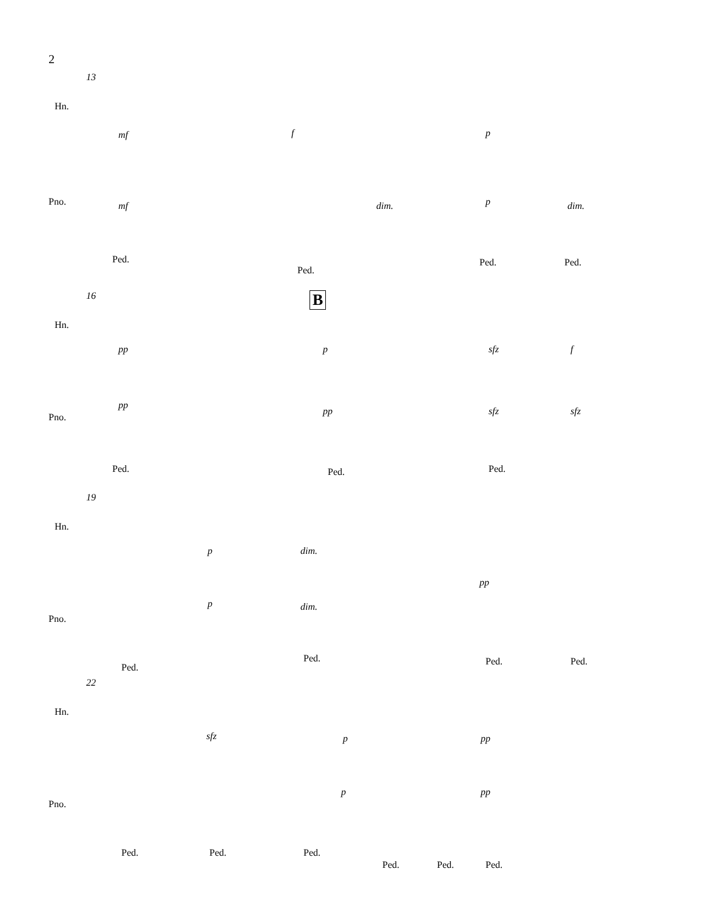2
13
Hn.
mf f p
Pno. mf dim. p dim.
Ped.
Ped.
Ped. Ped.
16 B
Hn.
pp p sfz f
Pno.
pp
pp sfz sfz
Ped. Ped. Ped.
19
Hn.
p dim.
Pno.
p dim.
pp
Ped.
Ped. Ped. Ped.
22
Hn.
sfz p pp
Pno.
p pp
Ped. Ped. Ped.
Ped. Ped. Ped.